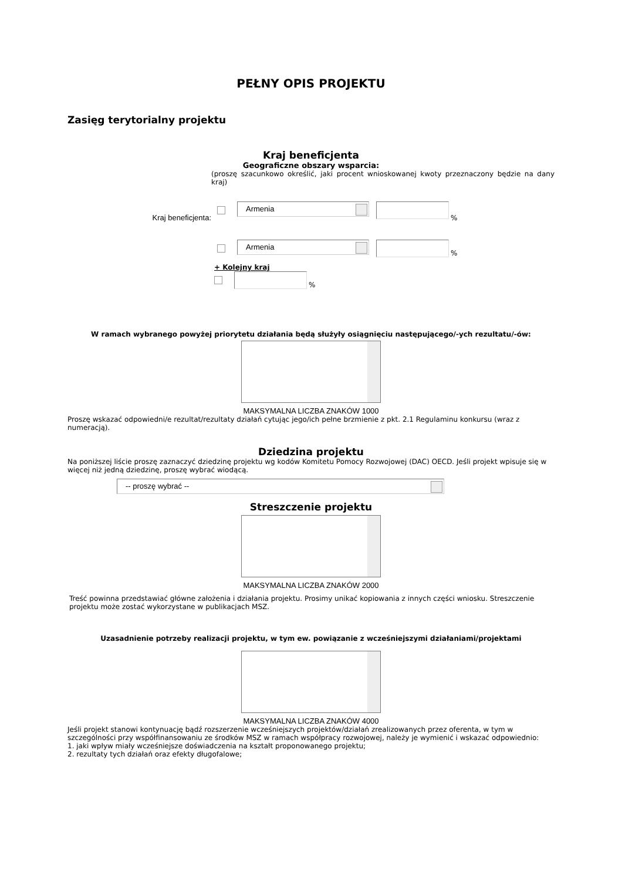PEŁNY OPIS PROJEKTU
Zasięg terytorialny projektu
Kraj beneficjenta
Geograficzne obszary wsparcia:
(proszę szacunkowo określić, jaki procent wnioskowanej kwoty przeznaczony będzie na dany kraj)
Kraj beneficjenta:
Armenia
%
Armenia
%
+ Kolejny kraj
%
W ramach wybranego powyżej priorytetu działania będą służyły osiągnięciu następującego/-ych rezultatu/-ów:
MAKSYMALNA LICZBA ZNAKÓW 1000
Proszę wskazać odpowiedni/e rezultat/rezultaty działań cytując jego/ich pełne brzmienie z pkt. 2.1 Regulaminu konkursu (wraz z numeracją).
Dziedzina projektu
Na poniższej liście proszę zaznaczyć dziedzinę projektu wg kodów Komitetu Pomocy Rozwojowej (DAC) OECD. Jeśli projekt wpisuje się w więcej niż jedną dziedzinę, proszę wybrać wiodącą.
-- proszę wybrać --
Streszczenie projektu
MAKSYMALNA LICZBA ZNAKÓW 2000
Treść powinna przedstawiać główne założenia i działania projektu. Prosimy unikać kopiowania z innych części wniosku. Streszczenie projektu może zostać wykorzystane w publikacjach MSZ.
Uzasadnienie potrzeby realizacji projektu, w tym ew. powiązanie z wcześniejszymi działaniami/projektami
MAKSYMALNA LICZBA ZNAKÓW 4000
Jeśli projekt stanowi kontynuację bądź rozszerzenie wcześniejszych projektów/działań zrealizowanych przez oferenta, w tym w szczególności przy współfinansowaniu ze środków MSZ w ramach współpracy rozwojowej, należy je wymienić i wskazać odpowiednio:
1. jaki wpływ miały wcześniejsze doświadczenia na kształt proponowanego projektu;
2. rezultaty tych działań oraz efekty długofalowe;